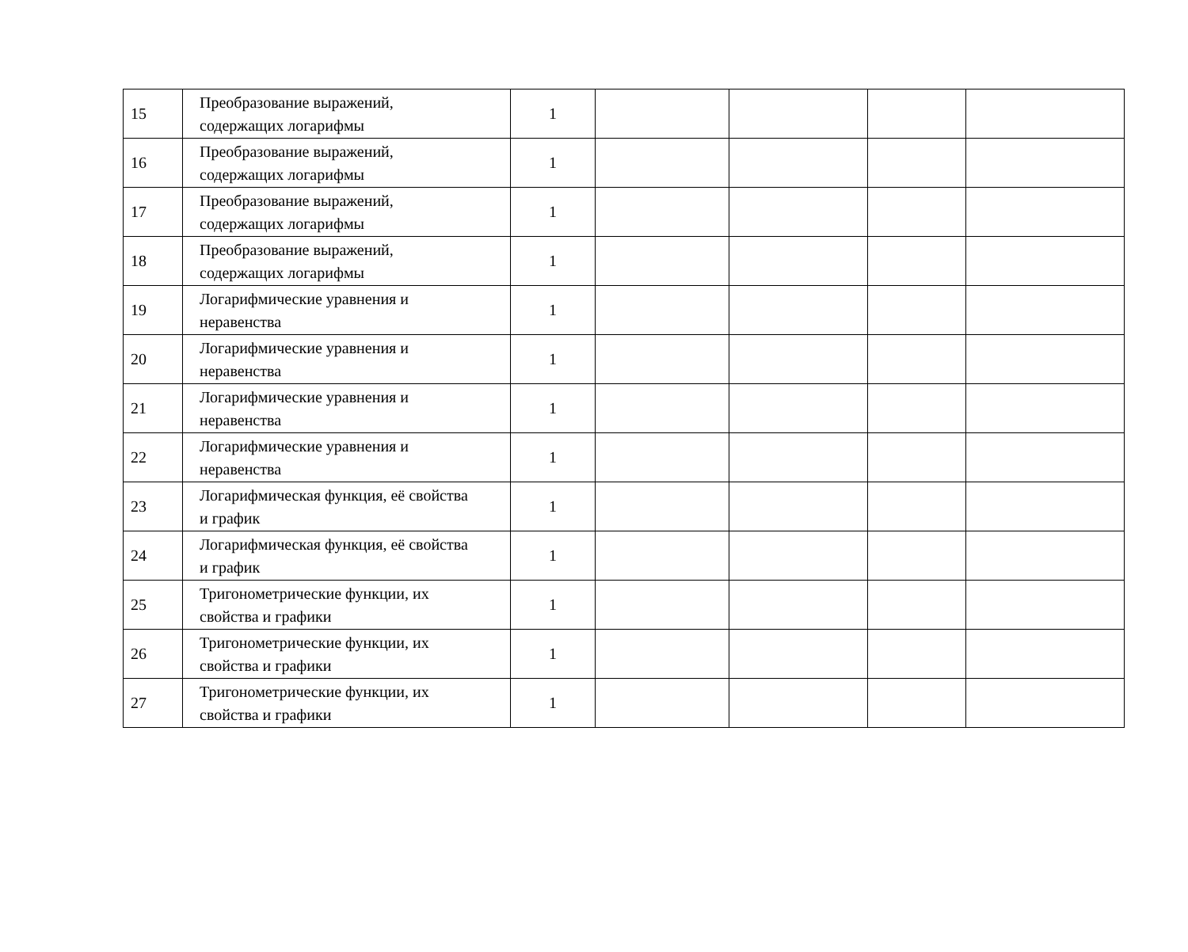| 15 | Преобразование выражений, содержащих логарифмы | 1 | | | | |
| 16 | Преобразование выражений, содержащих логарифмы | 1 | | | | |
| 17 | Преобразование выражений, содержащих логарифмы | 1 | | | | |
| 18 | Преобразование выражений, содержащих логарифмы | 1 | | | | |
| 19 | Логарифмические уравнения и неравенства | 1 | | | | |
| 20 | Логарифмические уравнения и неравенства | 1 | | | | |
| 21 | Логарифмические уравнения и неравенства | 1 | | | | |
| 22 | Логарифмические уравнения и неравенства | 1 | | | | |
| 23 | Логарифмическая функция, её свойства и график | 1 | | | | |
| 24 | Логарифмическая функция, её свойства и график | 1 | | | | |
| 25 | Тригонометрические функции, их свойства и графики | 1 | | | | |
| 26 | Тригонометрические функции, их свойства и графики | 1 | | | | |
| 27 | Тригонометрические функции, их свойства и графики | 1 | | | | |